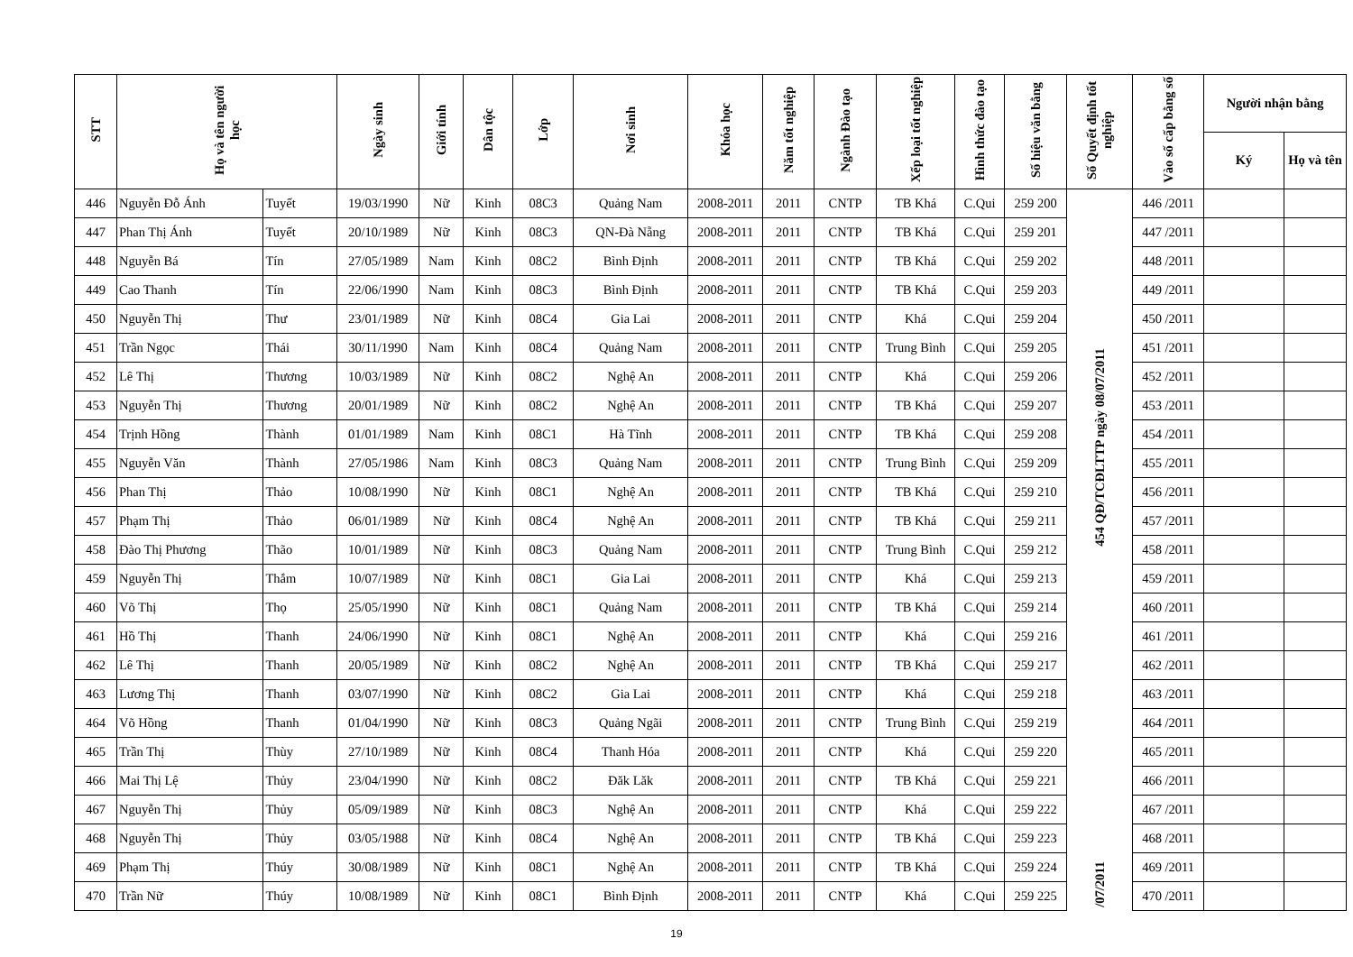| STT | Họ và tên người học | | Ngày sinh | Giới tính | Dân tộc | Lớp | Nơi sinh | Khóa học | Năm tốt nghiệp | Ngành Đào tạo | Xếp loại tốt nghiệp | Hình thức đào tạo | Số hiệu văn bằng | Số Quyết định tốt nghiệp | Vào số cấp bằng số | Người nhận bằng | |
| --- | --- | --- | --- | --- | --- | --- | --- | --- | --- | --- | --- | --- | --- | --- | --- | --- | --- |
| | | | | | | | | | | | | | | | | Ký | Họ và tên |
| 446 | Nguyễn Đỗ Ánh | Tuyết | 19/03/1990 | Nữ | Kinh | 08C3 | Quảng Nam | 2008-2011 | 2011 | CNTP | TB Khá | C.Qui | 259 200 | 454 QĐ/TCĐLTTP ngày 08/07/2011 | 446 /2011 | | |
| 447 | Phan Thị Ánh | Tuyết | 20/10/1989 | Nữ | Kinh | 08C3 | QN-Đà Nẵng | 2008-2011 | 2011 | CNTP | TB Khá | C.Qui | 259 201 | | 447 /2011 | | |
| 448 | Nguyễn Bá | Tín | 27/05/1989 | Nam | Kinh | 08C2 | Bình Định | 2008-2011 | 2011 | CNTP | TB Khá | C.Qui | 259 202 | | 448 /2011 | | |
| 449 | Cao Thanh | Tín | 22/06/1990 | Nam | Kinh | 08C3 | Bình Định | 2008-2011 | 2011 | CNTP | TB Khá | C.Qui | 259 203 | | 449 /2011 | | |
| 450 | Nguyễn Thị | Thư | 23/01/1989 | Nữ | Kinh | 08C4 | Gia Lai | 2008-2011 | 2011 | CNTP | Khá | C.Qui | 259 204 | | 450 /2011 | | |
| 451 | Trần Ngọc | Thái | 30/11/1990 | Nam | Kinh | 08C4 | Quảng Nam | 2008-2011 | 2011 | CNTP | Trung Bình | C.Qui | 259 205 | | 451 /2011 | | |
| 452 | Lê Thị | Thương | 10/03/1989 | Nữ | Kinh | 08C2 | Nghệ An | 2008-2011 | 2011 | CNTP | Khá | C.Qui | 259 206 | | 452 /2011 | | |
| 453 | Nguyễn Thị | Thương | 20/01/1989 | Nữ | Kinh | 08C2 | Nghệ An | 2008-2011 | 2011 | CNTP | TB Khá | C.Qui | 259 207 | | 453 /2011 | | |
| 454 | Trịnh Hồng | Thành | 01/01/1989 | Nam | Kinh | 08C1 | Hà Tĩnh | 2008-2011 | 2011 | CNTP | TB Khá | C.Qui | 259 208 | | 454 /2011 | | |
| 455 | Nguyễn Văn | Thành | 27/05/1986 | Nam | Kinh | 08C3 | Quảng Nam | 2008-2011 | 2011 | CNTP | Trung Bình | C.Qui | 259 209 | | 455 /2011 | | |
| 456 | Phan Thị | Thảo | 10/08/1990 | Nữ | Kinh | 08C1 | Nghệ An | 2008-2011 | 2011 | CNTP | TB Khá | C.Qui | 259 210 | | 456 /2011 | | |
| 457 | Phạm Thị | Thảo | 06/01/1989 | Nữ | Kinh | 08C4 | Nghệ An | 2008-2011 | 2011 | CNTP | TB Khá | C.Qui | 259 211 | | 457 /2011 | | |
| 458 | Đào Thị Phương | Thão | 10/01/1989 | Nữ | Kinh | 08C3 | Quảng Nam | 2008-2011 | 2011 | CNTP | Trung Bình | C.Qui | 259 212 | | 458 /2011 | | |
| 459 | Nguyễn Thị | Thắm | 10/07/1989 | Nữ | Kinh | 08C1 | Gia Lai | 2008-2011 | 2011 | CNTP | Khá | C.Qui | 259 213 | | 459 /2011 | | |
| 460 | Võ Thị | Thọ | 25/05/1990 | Nữ | Kinh | 08C1 | Quảng Nam | 2008-2011 | 2011 | CNTP | TB Khá | C.Qui | 259 214 | | 460 /2011 | | |
| 461 | Hồ Thị | Thanh | 24/06/1990 | Nữ | Kinh | 08C1 | Nghệ An | 2008-2011 | 2011 | CNTP | Khá | C.Qui | 259 216 | | 461 /2011 | | |
| 462 | Lê Thị | Thanh | 20/05/1989 | Nữ | Kinh | 08C2 | Nghệ An | 2008-2011 | 2011 | CNTP | TB Khá | C.Qui | 259 217 | | 462 /2011 | | |
| 463 | Lương Thị | Thanh | 03/07/1990 | Nữ | Kinh | 08C2 | Gia Lai | 2008-2011 | 2011 | CNTP | Khá | C.Qui | 259 218 | | 463 /2011 | | |
| 464 | Võ Hồng | Thanh | 01/04/1990 | Nữ | Kinh | 08C3 | Quảng Ngãi | 2008-2011 | 2011 | CNTP | Trung Bình | C.Qui | 259 219 | /07/2011 | 464 /2011 | | |
| 465 | Trần Thị | Thùy | 27/10/1989 | Nữ | Kinh | 08C4 | Thanh Hóa | 2008-2011 | 2011 | CNTP | Khá | C.Qui | 259 220 | | 465 /2011 | | |
| 466 | Mai Thị Lệ | Thủy | 23/04/1990 | Nữ | Kinh | 08C2 | Đăk Lăk | 2008-2011 | 2011 | CNTP | TB Khá | C.Qui | 259 221 | | 466 /2011 | | |
| 467 | Nguyễn Thị | Thủy | 05/09/1989 | Nữ | Kinh | 08C3 | Nghệ An | 2008-2011 | 2011 | CNTP | Khá | C.Qui | 259 222 | | 467 /2011 | | |
| 468 | Nguyễn Thị | Thủy | 03/05/1988 | Nữ | Kinh | 08C4 | Nghệ An | 2008-2011 | 2011 | CNTP | TB Khá | C.Qui | 259 223 | | 468 /2011 | | |
| 469 | Phạm Thị | Thúy | 30/08/1989 | Nữ | Kinh | 08C1 | Nghệ An | 2008-2011 | 2011 | CNTP | TB Khá | C.Qui | 259 224 | | 469 /2011 | | |
| 470 | Trần Nữ | Thúy | 10/08/1989 | Nữ | Kinh | 08C1 | Bình Định | 2008-2011 | 2011 | CNTP | Khá | C.Qui | 259 225 | | 470 /2011 | | |
19